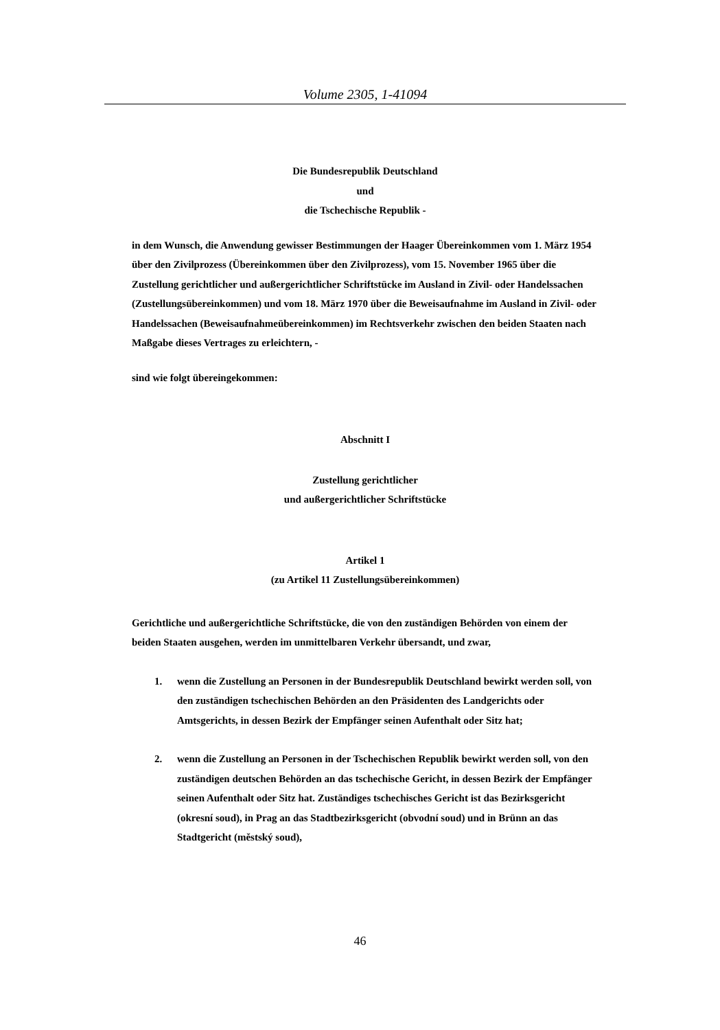Volume 2305, 1-41094
Die Bundesrepublik Deutschland
und
die Tschechische Republik -
in dem Wunsch, die Anwendung gewisser Bestimmungen der Haager Übereinkommen vom 1. März 1954 über den Zivilprozess (Übereinkommen über den Zivilprozess), vom 15. November 1965 über die Zustellung gerichtlicher und außergerichtlicher Schriftstücke im Ausland in Zivil- oder Handelssachen (Zustellungsübereinkommen) und vom 18. März 1970 über die Beweisaufnahme im Ausland in Zivil- oder Handelssachen (Beweisaufnahmeübereinkommen) im Rechtsverkehr zwischen den beiden Staaten nach Maßgabe dieses Vertrages zu erleichtern, -
sind wie folgt übereingekommen:
Abschnitt I
Zustellung gerichtlicher
und außergerichtlicher Schriftstücke
Artikel 1
(zu Artikel 11 Zustellungsübereinkommen)
Gerichtliche und außergerichtliche Schriftstücke, die von den zuständigen Behörden von einem der beiden Staaten ausgehen, werden im unmittelbaren Verkehr übersandt, und zwar,
1. wenn die Zustellung an Personen in der Bundesrepublik Deutschland bewirkt werden soll, von den zuständigen tschechischen Behörden an den Präsidenten des Landgerichts oder Amtsgerichts, in dessen Bezirk der Empfänger seinen Aufenthalt oder Sitz hat;
2. wenn die Zustellung an Personen in der Tschechischen Republik bewirkt werden soll, von den zuständigen deutschen Behörden an das tschechische Gericht, in dessen Bezirk der Empfänger seinen Aufenthalt oder Sitz hat. Zuständiges tschechisches Gericht ist das Bezirksgericht (okresní soud), in Prag an das Stadtbezirksgericht (obvodní soud) und in Brünn an das Stadtgericht (městský soud),
46